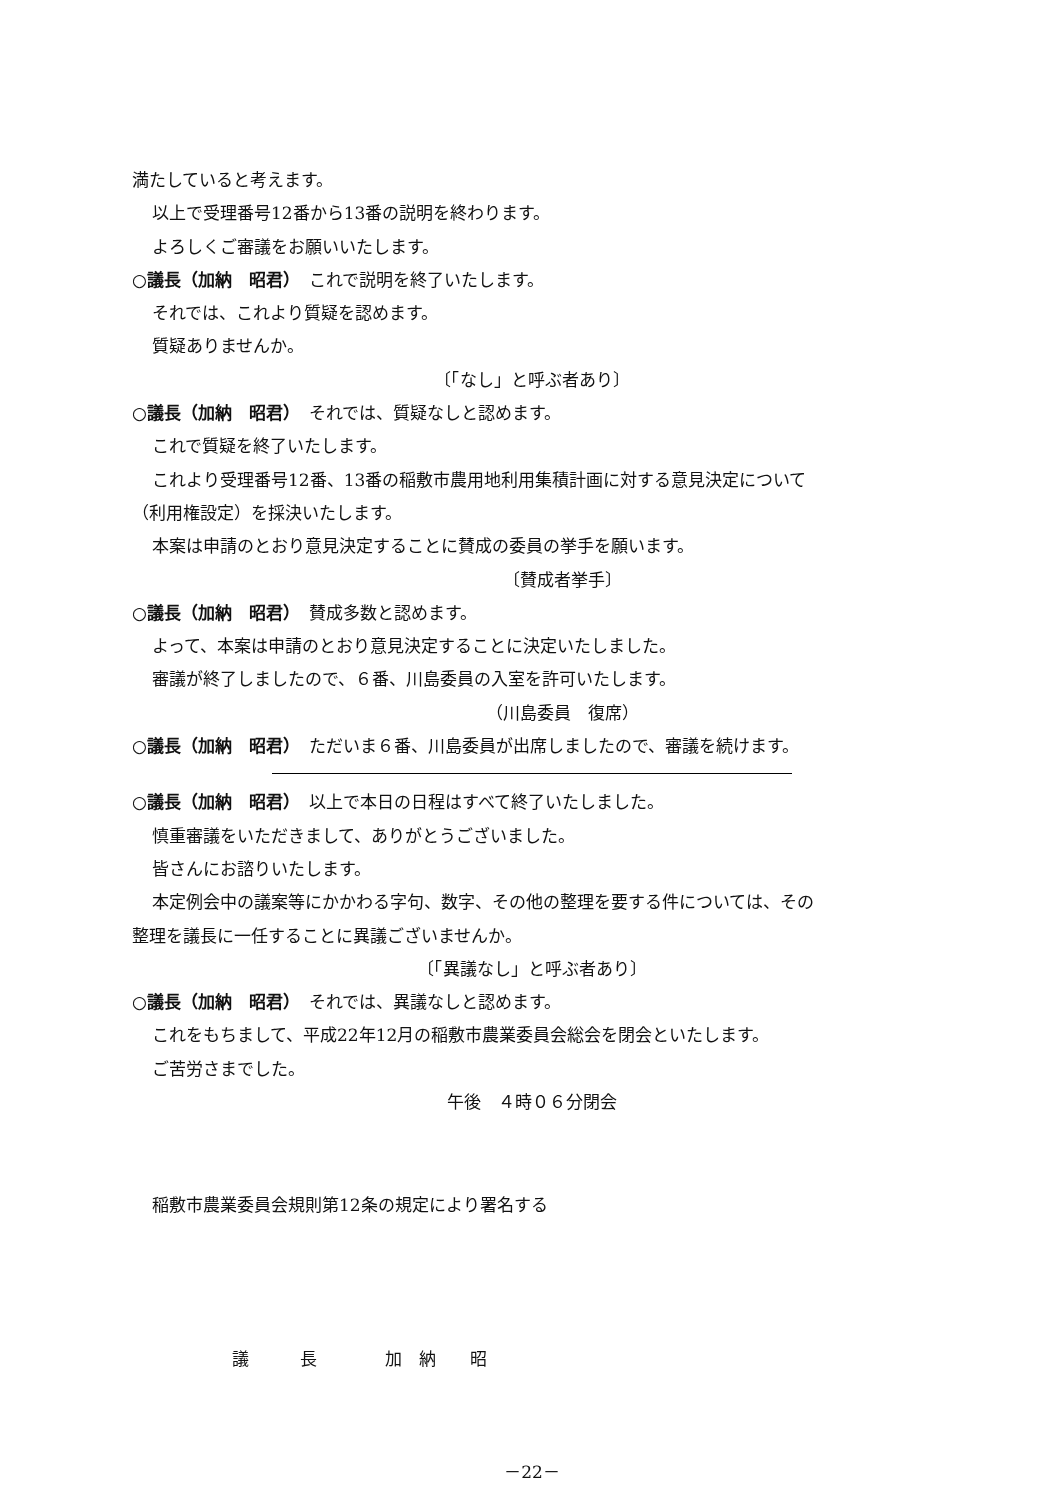満たしていると考えます。
以上で受理番号12番から13番の説明を終わります。
よろしくご審議をお願いいたします。
○議長（加納　昭君）　これで説明を終了いたします。
それでは、これより質疑を認めます。
質疑ありませんか。
〔「なし」と呼ぶ者あり〕
○議長（加納　昭君）　それでは、質疑なしと認めます。
これで質疑を終了いたします。
これより受理番号12番、13番の稲敷市農用地利用集積計画に対する意見決定について
（利用権設定）を採決いたします。
本案は申請のとおり意見決定することに賛成の委員の挙手を願います。
〔賛成者挙手〕
○議長（加納　昭君）　賛成多数と認めます。
よって、本案は申請のとおり意見決定することに決定いたしました。
審議が終了しましたので、６番、川島委員の入室を許可いたします。
（川島委員　復席）
○議長（加納　昭君）　ただいま６番、川島委員が出席しましたので、審議を続けます。
○議長（加納　昭君）　以上で本日の日程はすべて終了いたしました。
慎重審議をいただきまして、ありがとうございました。
皆さんにお諮りいたします。
本定例会中の議案等にかかわる字句、数字、その他の整理を要する件については、その
整理を議長に一任することに異議ございませんか。
〔「異議なし」と呼ぶ者あり〕
○議長（加納　昭君）　それでは、異議なしと認めます。
これをもちまして、平成22年12月の稲敷市農業委員会総会を閉会といたします。
ご苦労さまでした。
午後　４時０６分閉会
稲敷市農業委員会規則第12条の規定により署名する
議　　　長　　　　加　納　　昭
－22－